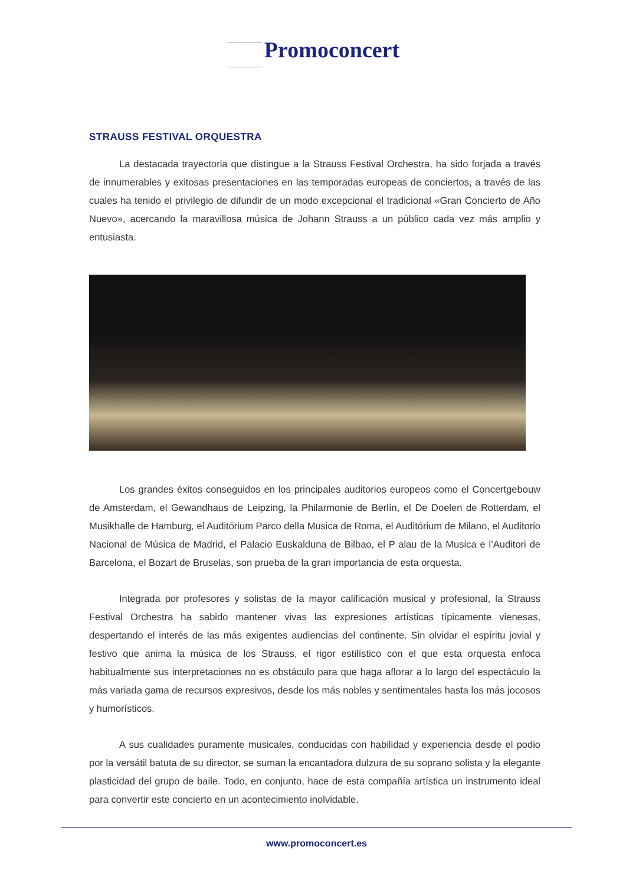Promoconcert
STRAUSS FESTIVAL ORQUESTRA
La destacada trayectoria que distingue a la Strauss Festival Orchestra, ha sido forjada a través de innumerables y exitosas presentaciones en las temporadas europeas de conciertos, a través de las cuales ha tenido el privilegio de difundir de un modo excepcional el tradicional «Gran Concierto de Año Nuevo», acercando la maravillosa música de Johann Strauss a un público cada vez más amplio y entusiasta.
Los grandes éxitos conseguidos en los principales auditorios europeos como el Concertgebouw de Amsterdam, el Gewandhaus de Leipzing, la Philarmonie de Berlín, el De Doelen de Rotterdam, el Musikhalle de Hamburg, el Auditórium Parco della Musica de Roma, el Auditórium de Milano, el Auditorio Nacional de Música de Madrid, el Palacio Euskalduna de Bilbao, el P alau de la Musica e l’Auditori de Barcelona, el Bozart de Bruselas, son prueba de la gran importancia de esta orquesta.
Integrada por profesores y solistas de la mayor calificación musical y profesional, la Strauss Festival Orchestra ha sabido mantener vivas las expresiones artísticas típicamente vienesas, despertando el interés de las más exigentes audiencias del continente. Sin olvidar el espíritu jovial y festivo que anima la música de los Strauss, el rigor estilístico con el que esta orquesta enfoca habitualmente sus interpretaciones no es obstáculo para que haga aflorar a lo largo del espectáculo la más variada gama de recursos expresivos, desde los más nobles y sentimentales hasta los más jocosos y humorísticos.
A sus cualidades puramente musicales, conducidas con habilidad y experiencia desde el podio por la versátil batuta de su director, se suman la encantadora dulzura de su soprano solista y la elegante plasticidad del grupo de baile. Todo, en conjunto, hace de esta compañía artística un instrumento ideal para convertir este concierto en un acontecimiento inolvidable.
www.promoconcert.es